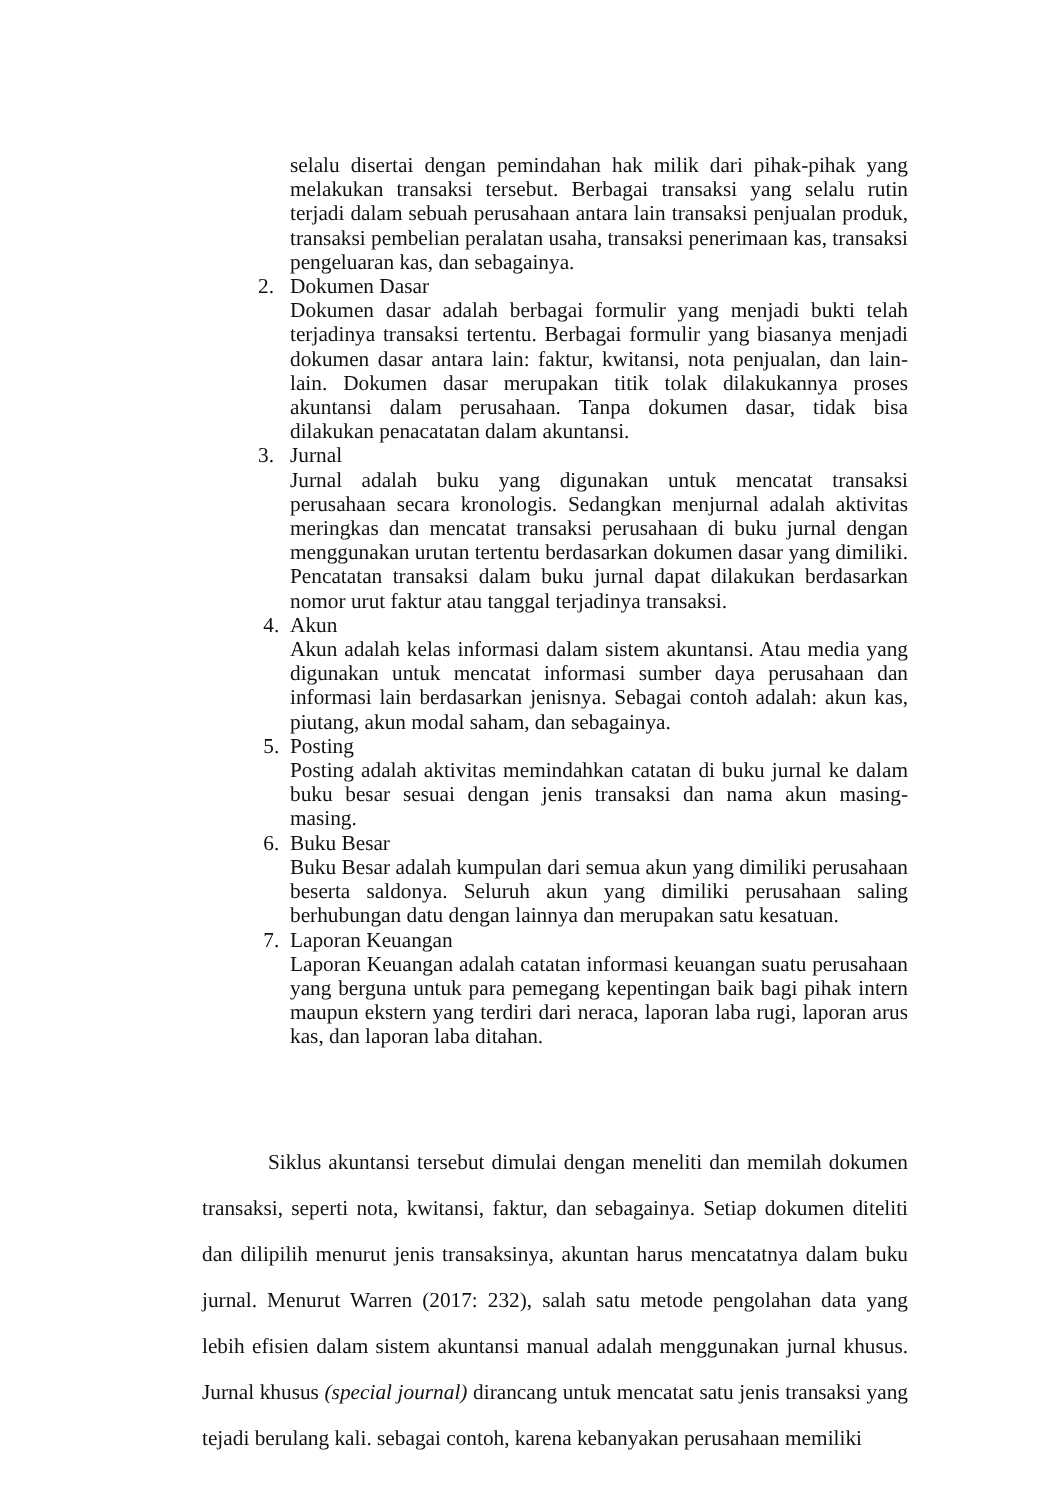selalu disertai dengan pemindahan hak milik dari pihak-pihak yang melakukan transaksi tersebut. Berbagai transaksi yang selalu rutin terjadi dalam sebuah perusahaan antara lain transaksi penjualan produk, transaksi pembelian peralatan usaha, transaksi penerimaan kas, transaksi pengeluaran kas, dan sebagainya.
2. Dokumen Dasar
Dokumen dasar adalah berbagai formulir yang menjadi bukti telah terjadinya transaksi tertentu. Berbagai formulir yang biasanya menjadi dokumen dasar antara lain: faktur, kwitansi, nota penjualan, dan lain-lain. Dokumen dasar merupakan titik tolak dilakukannya proses akuntansi dalam perusahaan. Tanpa dokumen dasar, tidak bisa dilakukan penacatatan dalam akuntansi.
3. Jurnal
Jurnal adalah buku yang digunakan untuk mencatat transaksi perusahaan secara kronologis. Sedangkan menjurnal adalah aktivitas meringkas dan mencatat transaksi perusahaan di buku jurnal dengan menggunakan urutan tertentu berdasarkan dokumen dasar yang dimiliki. Pencatatan transaksi dalam buku jurnal dapat dilakukan berdasarkan nomor urut faktur atau tanggal terjadinya transaksi.
4. Akun
Akun adalah kelas informasi dalam sistem akuntansi. Atau media yang digunakan untuk mencatat informasi sumber daya perusahaan dan informasi lain berdasarkan jenisnya. Sebagai contoh adalah: akun kas, piutang, akun modal saham, dan sebagainya.
5. Posting
Posting adalah aktivitas memindahkan catatan di buku jurnal ke dalam buku besar sesuai dengan jenis transaksi dan nama akun masing-masing.
6. Buku Besar
Buku Besar adalah kumpulan dari semua akun yang dimiliki perusahaan beserta saldonya. Seluruh akun yang dimiliki perusahaan saling berhubungan datu dengan lainnya dan merupakan satu kesatuan.
7. Laporan Keuangan
Laporan Keuangan adalah catatan informasi keuangan suatu perusahaan yang berguna untuk para pemegang kepentingan baik bagi pihak intern maupun ekstern yang terdiri dari neraca, laporan laba rugi, laporan arus kas, dan laporan laba ditahan.
Siklus akuntansi tersebut dimulai dengan meneliti dan memilah dokumen transaksi, seperti nota, kwitansi, faktur, dan sebagainya. Setiap dokumen diteliti dan dilipilih menurut jenis transaksinya, akuntan harus mencatatnya dalam buku jurnal. Menurut Warren (2017: 232), salah satu metode pengolahan data yang lebih efisien dalam sistem akuntansi manual adalah menggunakan jurnal khusus. Jurnal khusus (special journal) dirancang untuk mencatat satu jenis transaksi yang tejadi berulang kali. sebagai contoh, karena kebanyakan perusahaan memiliki